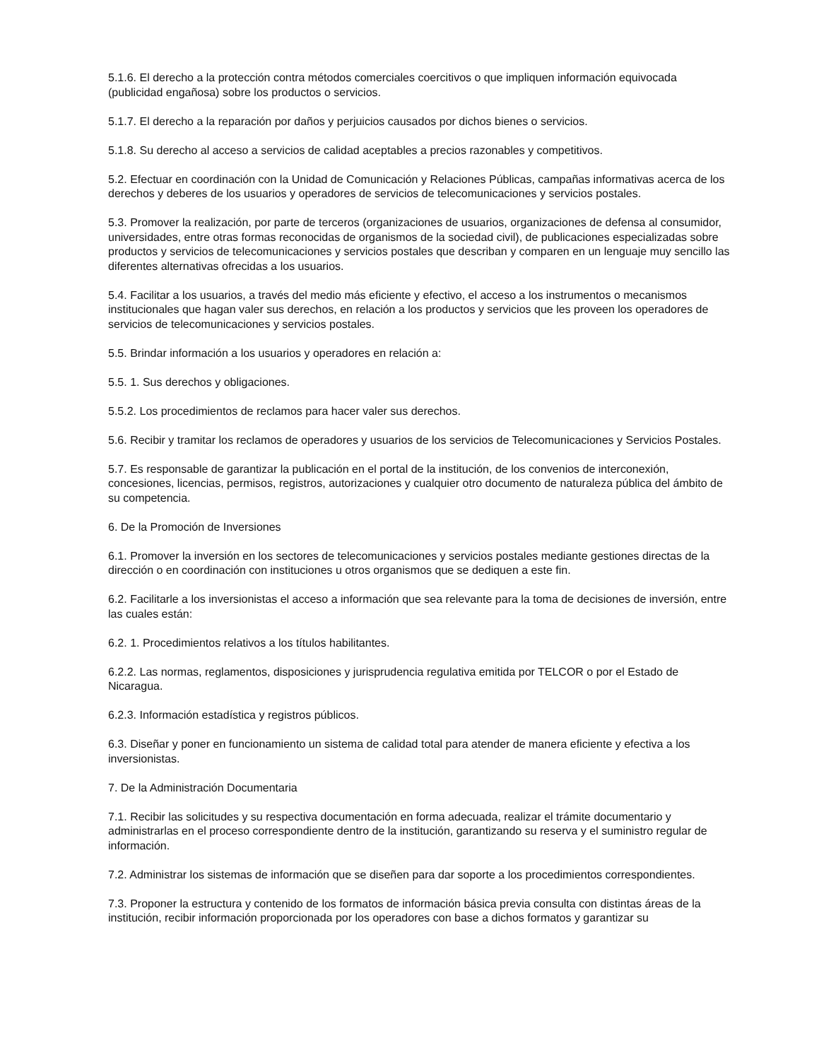5.1.6. El derecho a la protección contra métodos comerciales coercitivos o que impliquen información equivocada (publicidad engañosa) sobre los productos o servicios.
5.1.7. El derecho a la reparación por daños y perjuicios causados por dichos bienes o servicios.
5.1.8. Su derecho al acceso a servicios de calidad aceptables a precios razonables y competitivos.
5.2. Efectuar en coordinación con la Unidad de Comunicación y Relaciones Públicas, campañas informativas acerca de los derechos y deberes de los usuarios y operadores de servicios de telecomunicaciones y servicios postales.
5.3. Promover la realización, por parte de terceros (organizaciones de usuarios, organizaciones de defensa al consumidor, universidades, entre otras formas reconocidas de organismos de la sociedad civil), de publicaciones especializadas sobre productos y servicios de telecomunicaciones y servicios postales que describan y comparen en un lenguaje muy sencillo las diferentes alternativas ofrecidas a los usuarios.
5.4. Facilitar a los usuarios, a través del medio más eficiente y efectivo, el acceso a los instrumentos o mecanismos institucionales que hagan valer sus derechos, en relación a los productos y servicios que les proveen los operadores de servicios de telecomunicaciones y servicios postales.
5.5. Brindar información a los usuarios y operadores en relación a:
5.5. 1. Sus derechos y obligaciones.
5.5.2. Los procedimientos de reclamos para hacer valer sus derechos.
5.6. Recibir y tramitar los reclamos de operadores y usuarios de los servicios de Telecomunicaciones y Servicios Postales.
5.7. Es responsable de garantizar la publicación en el portal de la institución, de los convenios de interconexión, concesiones, licencias, permisos, registros, autorizaciones y cualquier otro documento de naturaleza pública del ámbito de su competencia.
6. De la Promoción de Inversiones
6.1. Promover la inversión en los sectores de telecomunicaciones y servicios postales mediante gestiones directas de la dirección o en coordinación con instituciones u otros organismos que se dediquen a este fin.
6.2. Facilitarle a los inversionistas el acceso a información que sea relevante para la toma de decisiones de inversión, entre las cuales están:
6.2. 1. Procedimientos relativos a los títulos habilitantes.
6.2.2. Las normas, reglamentos, disposiciones y jurisprudencia regulativa emitida por TELCOR o por el Estado de Nicaragua.
6.2.3. Información estadística y registros públicos.
6.3. Diseñar y poner en funcionamiento un sistema de calidad total para atender de manera eficiente y efectiva a los inversionistas.
7. De la Administración Documentaria
7.1. Recibir las solicitudes y su respectiva documentación en forma adecuada, realizar el trámite documentario y administrarlas en el proceso correspondiente dentro de la institución, garantizando su reserva y el suministro regular de información.
7.2. Administrar los sistemas de información que se diseñen para dar soporte a los procedimientos correspondientes.
7.3. Proponer la estructura y contenido de los formatos de información básica previa consulta con distintas áreas de la institución, recibir información proporcionada por los operadores con base a dichos formatos y garantizar su